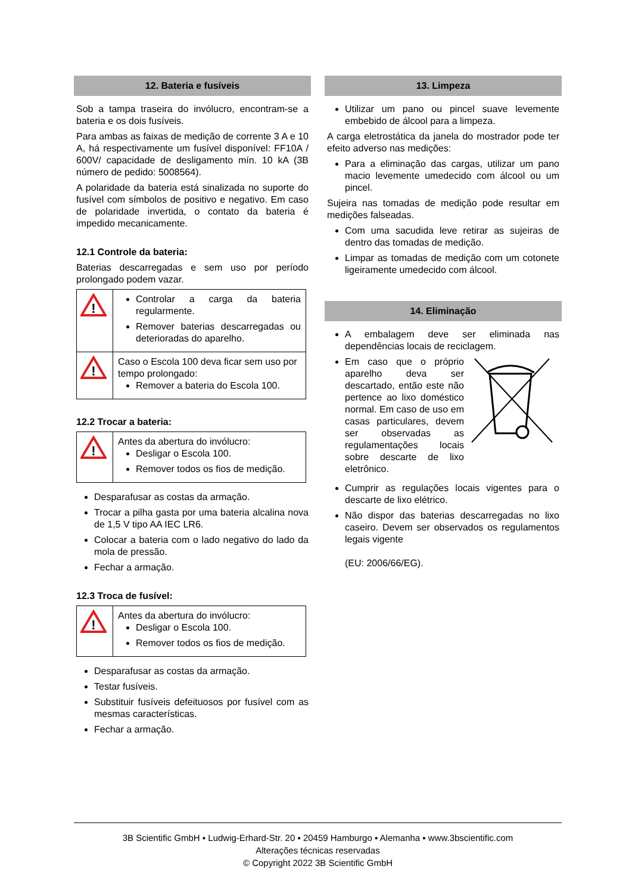12. Bateria e fusíveis
Sob a tampa traseira do invólucro, encontram-se a bateria e os dois fusíveis.
Para ambas as faixas de medição de corrente 3 A e 10 A, há respectivamente um fusível disponível: FF10A / 600V/ capacidade de desligamento mín. 10 kA (3B número de pedido: 5008564).
A polaridade da bateria está sinalizada no suporte do fusível com símbolos de positivo e negativo. Em caso de polaridade invertida, o contato da bateria é impedido mecanicamente.
12.1 Controle da bateria:
Baterias descarregadas e sem uso por período prolongado podem vazar.
| ! | Controlar a carga da bateria regularmente. Remover baterias descarregadas ou deterioradas do aparelho. |
| ! | Caso o Escola 100 deva ficar sem uso por tempo prolongado: Remover a bateria do Escola 100. |
12.2 Trocar a bateria:
| ! | Antes da abertura do invólucro: Desligar o Escola 100. Remover todos os fios de medição. |
Desparafusar as costas da armação.
Trocar a pilha gasta por uma bateria alcalina nova de 1,5 V tipo AA IEC LR6.
Colocar a bateria com o lado negativo do lado da mola de pressão.
Fechar a armação.
12.3 Troca de fusível:
| ! | Antes da abertura do invólucro: Desligar o Escola 100. Remover todos os fios de medição. |
Desparafusar as costas da armação.
Testar fusíveis.
Substituir fusíveis defeituosos por fusível com as mesmas características.
Fechar a armação.
13. Limpeza
Utilizar um pano ou pincel suave levemente embebido de álcool para a limpeza.
A carga eletrostática da janela do mostrador pode ter efeito adverso nas medições:
Para a eliminação das cargas, utilizar um pano macio levemente umedecido com álcool ou um pincel.
Sujeira nas tomadas de medição pode resultar em medições falseadas.
Com uma sacudida leve retirar as sujeiras de dentro das tomadas de medição.
Limpar as tomadas de medição com um cotonete ligeiramente umedecido com álcool.
14. Eliminação
A embalagem deve ser eliminada nas dependências locais de reciclagem.
Em caso que o próprio aparelho deva ser descartado, então este não pertence ao lixo doméstico normal. Em caso de uso em casas particulares, devem ser observadas as regulamentações locais sobre descarte de lixo eletrônico.
Cumprir as regulações locais vigentes para o descarte de lixo elétrico.
Não dispor das baterias descarregadas no lixo caseiro. Devem ser observados os regulamentos legais vigente
(EU: 2006/66/EG).
3B Scientific GmbH ▪ Ludwig-Erhard-Str. 20 ▪ 20459 Hamburgo ▪ Alemanha ▪ www.3bscientific.com
Alterações técnicas reservadas
© Copyright 2022 3B Scientific GmbH